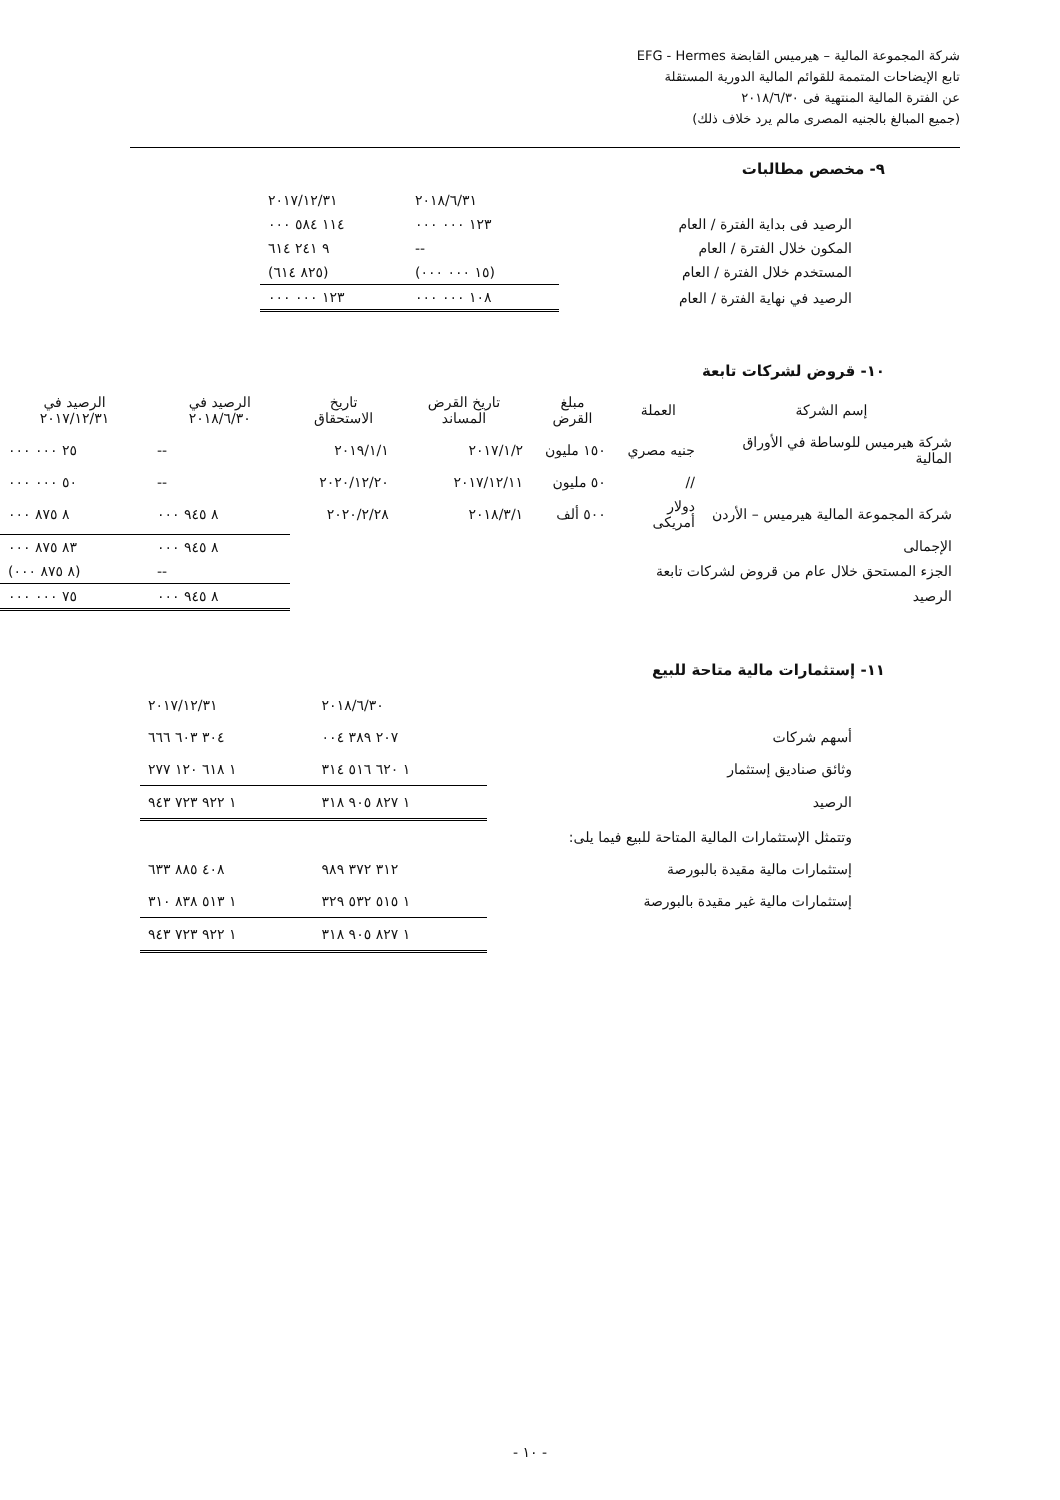شركة المجموعة المالية – هيرميس القابضة EFG - Hermes
تابع الإيضاحات المتممة للقوائم المالية الدورية المستقلة
عن الفترة المالية المنتهية فى ٢٠١٨/٦/٣٠
(جميع المبالغ بالجنيه المصرى مالم يرد خلاف ذلك)
٩- مخصص مطالبات
| | ٢٠١٨/٦/٣١ | ٢٠١٧/١٢/٣١ |
| الرصيد فى بداية الفترة / العام | ١٢٣ ٠٠٠ ٠٠٠ | ١١٤ ٥٨٤ ٠٠٠ |
| المكون خلال الفترة / العام | -- | ٩ ٢٤١ ٦١٤ |
| المستخدم خلال الفترة / العام | (١٥ ٠٠٠ ٠٠٠) | (٨٢٥ ٦١٤) |
| الرصيد في نهاية الفترة / العام | ١٠٨ ٠٠٠ ٠٠٠ | ١٢٣ ٠٠٠ ٠٠٠ |
١٠- قروض لشركات تابعة
| إسم الشركة | العملة | مبلغ القرض | تاريخ القرض المساند | تاريخ الاستحقاق | الرصيد في ٢٠١٨/٦/٣٠ | الرصيد في ٢٠١٧/١٢/٣١ |
| --- | --- | --- | --- | --- | --- | --- |
| شركة هيرميس للوساطة في الأوراق المالية | جنيه مصري | ١٥٠ مليون | ٢٠١٧/١/٢ | ٢٠١٩/١/١ | -- | ٢٥ ٠٠٠ ٠٠٠ |
| | // | ٥٠ مليون | ٢٠١٧/١٢/١١ | ٢٠٢٠/١٢/٢٠ | -- | ٥٠ ٠٠٠ ٠٠٠ |
| شركة المجموعة المالية هيرميس – الأردن | دولار أمريكى | ٥٠٠ ألف | ٢٠١٨/٣/١ | ٢٠٢٠/٢/٢٨ | ٨ ٩٤٥ ٠٠٠ | ٨ ٨٧٥ ٠٠٠ |
| الإجمالى | | | | | ٨ ٩٤٥ ٠٠٠ | ٨٣ ٨٧٥ ٠٠٠ |
| الجزء المستحق خلال عام من قروض لشركات تابعة | | | | | -- | (٨ ٨٧٥ ٠٠٠) |
| الرصيد | | | | | ٨ ٩٤٥ ٠٠٠ | ٧٥ ٠٠٠ ٠٠٠ |
١١- إستثمارات مالية متاحة للبيع
| | ٢٠١٨/٦/٣٠ | ٢٠١٧/١٢/٣١ |
| أسهم شركات | ٢٠٧ ٣٨٩ ٠٠٤ | ٣٠٤ ٦٠٣ ٦٦٦ |
| وثائق صناديق إستثمار | ١ ٦٢٠ ٥١٦ ٣١٤ | ١ ٦١٨ ١٢٠ ٢٧٧ |
| الرصيد | ١ ٨٢٧ ٩٠٥ ٣١٨ | ١ ٩٢٢ ٧٢٣ ٩٤٣ |
| وتتمثل الإستثمارات المالية المتاحة للبيع فيما يلى: | | |
| إستثمارات مالية مقيدة بالبورصة | ٣١٢ ٣٧٢ ٩٨٩ | ٤٠٨ ٨٨٥ ٦٣٣ |
| إستثمارات مالية غير مقيدة بالبورصة | ١ ٥١٥ ٥٣٢ ٣٢٩ | ١ ٥١٣ ٨٣٨ ٣١٠ |
| | ١ ٨٢٧ ٩٠٥ ٣١٨ | ١ ٩٢٢ ٧٢٣ ٩٤٣ |
- ١٠ -